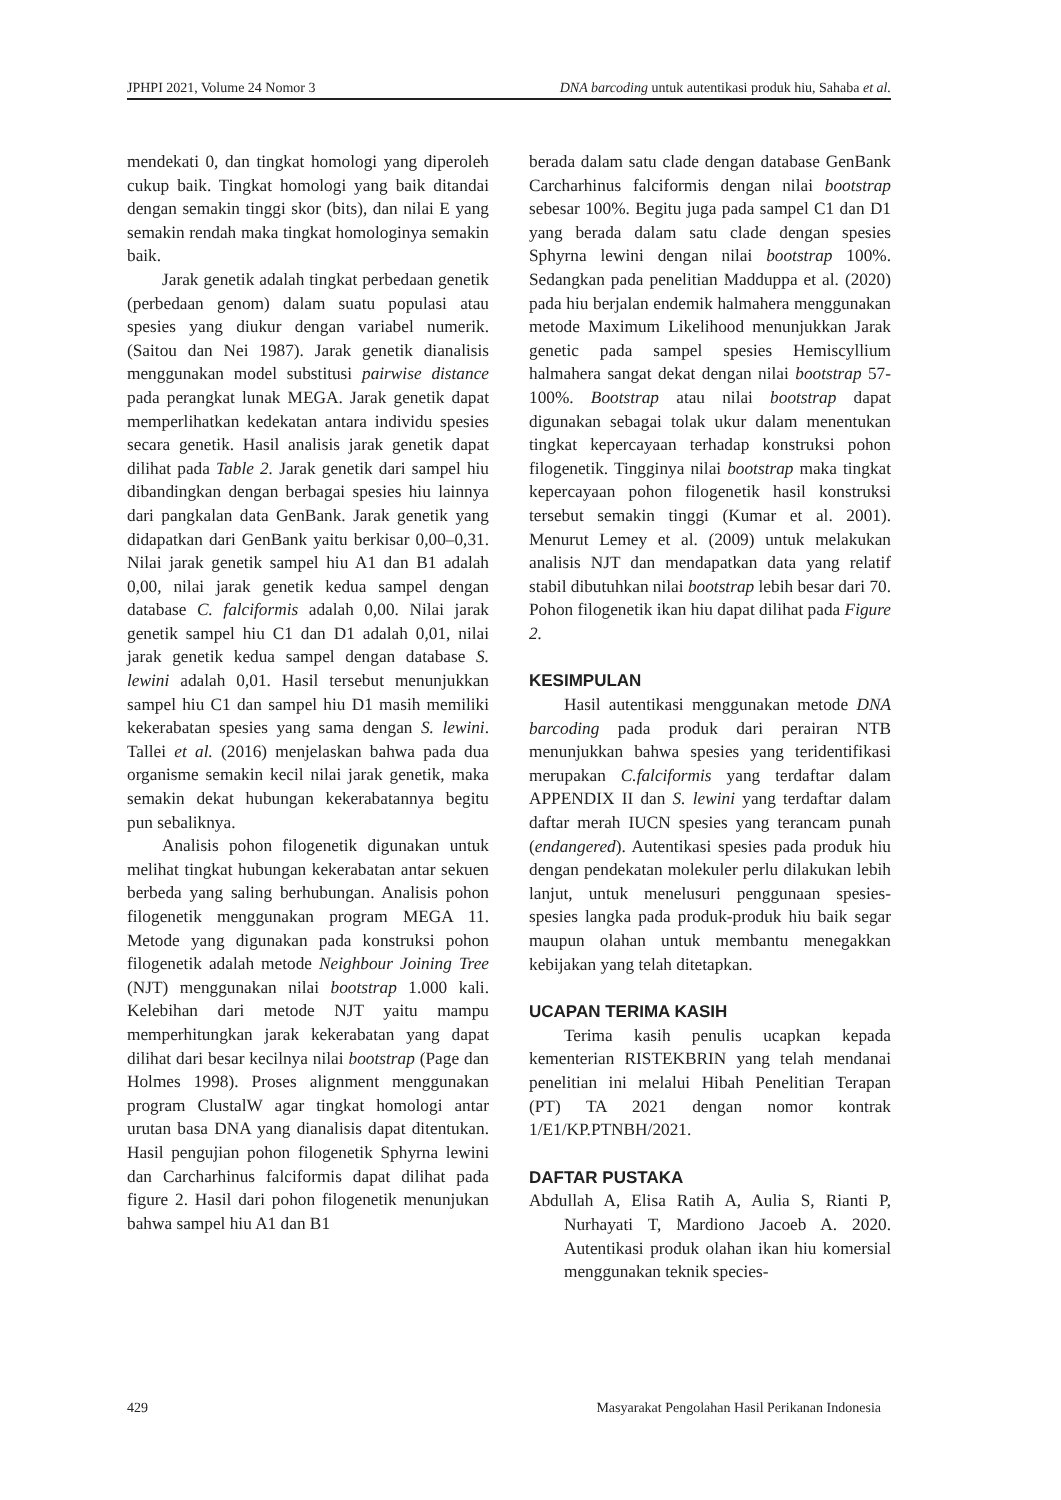JPHPI 2021, Volume 24 Nomor 3 DNA barcoding untuk autentikasi produk hiu, Sahaba et al.
mendekati 0, dan tingkat homologi yang diperoleh cukup baik. Tingkat homologi yang baik ditandai dengan semakin tinggi skor (bits), dan nilai E yang semakin rendah maka tingkat homologinya semakin baik.
Jarak genetik adalah tingkat perbedaan genetik (perbedaan genom) dalam suatu populasi atau spesies yang diukur dengan variabel numerik. (Saitou dan Nei 1987). Jarak genetik dianalisis menggunakan model substitusi pairwise distance pada perangkat lunak MEGA. Jarak genetik dapat memperlihatkan kedekatan antara individu spesies secara genetik. Hasil analisis jarak genetik dapat dilihat pada Table 2. Jarak genetik dari sampel hiu dibandingkan dengan berbagai spesies hiu lainnya dari pangkalan data GenBank. Jarak genetik yang didapatkan dari GenBank yaitu berkisar 0,00–0,31. Nilai jarak genetik sampel hiu A1 dan B1 adalah 0,00, nilai jarak genetik kedua sampel dengan database C. falciformis adalah 0,00. Nilai jarak genetik sampel hiu C1 dan D1 adalah 0,01, nilai jarak genetik kedua sampel dengan database S. lewini adalah 0,01. Hasil tersebut menunjukkan sampel hiu C1 dan sampel hiu D1 masih memiliki kekerabatan spesies yang sama dengan S. lewini. Tallei et al. (2016) menjelaskan bahwa pada dua organisme semakin kecil nilai jarak genetik, maka semakin dekat hubungan kekerabatannya begitu pun sebaliknya.
Analisis pohon filogenetik digunakan untuk melihat tingkat hubungan kekerabatan antar sekuen berbeda yang saling berhubungan. Analisis pohon filogenetik menggunakan program MEGA 11. Metode yang digunakan pada konstruksi pohon filogenetik adalah metode Neighbour Joining Tree (NJT) menggunakan nilai bootstrap 1.000 kali. Kelebihan dari metode NJT yaitu mampu memperhitungkan jarak kekerabatan yang dapat dilihat dari besar kecilnya nilai bootstrap (Page dan Holmes 1998). Proses alignment menggunakan program ClustalW agar tingkat homologi antar urutan basa DNA yang dianalisis dapat ditentukan. Hasil pengujian pohon filogenetik Sphyrna lewini dan Carcharhinus falciformis dapat dilihat pada figure 2. Hasil dari pohon filogenetik menunjukan bahwa sampel hiu A1 dan B1
berada dalam satu clade dengan database GenBank Carcharhinus falciformis dengan nilai bootstrap sebesar 100%. Begitu juga pada sampel C1 dan D1 yang berada dalam satu clade dengan spesies Sphyrna lewini dengan nilai bootstrap 100%. Sedangkan pada penelitian Madduppa et al. (2020) pada hiu berjalan endemik halmahera menggunakan metode Maximum Likelihood menunjukkan Jarak genetic pada sampel spesies Hemiscyllium halmahera sangat dekat dengan nilai bootstrap 57-100%. Bootstrap atau nilai bootstrap dapat digunakan sebagai tolak ukur dalam menentukan tingkat kepercayaan terhadap konstruksi pohon filogenetik. Tingginya nilai bootstrap maka tingkat kepercayaan pohon filogenetik hasil konstruksi tersebut semakin tinggi (Kumar et al. 2001). Menurut Lemey et al. (2009) untuk melakukan analisis NJT dan mendapatkan data yang relatif stabil dibutuhkan nilai bootstrap lebih besar dari 70. Pohon filogenetik ikan hiu dapat dilihat pada Figure 2.
KESIMPULAN
Hasil autentikasi menggunakan metode DNA barcoding pada produk dari perairan NTB menunjukkan bahwa spesies yang teridentifikasi merupakan C.falciformis yang terdaftar dalam APPENDIX II dan S. lewini yang terdaftar dalam daftar merah IUCN spesies yang terancam punah (endangered). Autentikasi spesies pada produk hiu dengan pendekatan molekuler perlu dilakukan lebih lanjut, untuk menelusuri penggunaan spesies-spesies langka pada produk-produk hiu baik segar maupun olahan untuk membantu menegakkan kebijakan yang telah ditetapkan.
UCAPAN TERIMA KASIH
Terima kasih penulis ucapkan kepada kementerian RISTEKBRIN yang telah mendanai penelitian ini melalui Hibah Penelitian Terapan (PT) TA 2021 dengan nomor kontrak 1/E1/KP.PTNBH/2021.
DAFTAR PUSTAKA
Abdullah A, Elisa Ratih A, Aulia S, Rianti P, Nurhayati T, Mardiono Jacoeb A. 2020. Autentikasi produk olahan ikan hiu komersial menggunakan teknik species-
429 Masyarakat Pengolahan Hasil Perikanan Indonesia